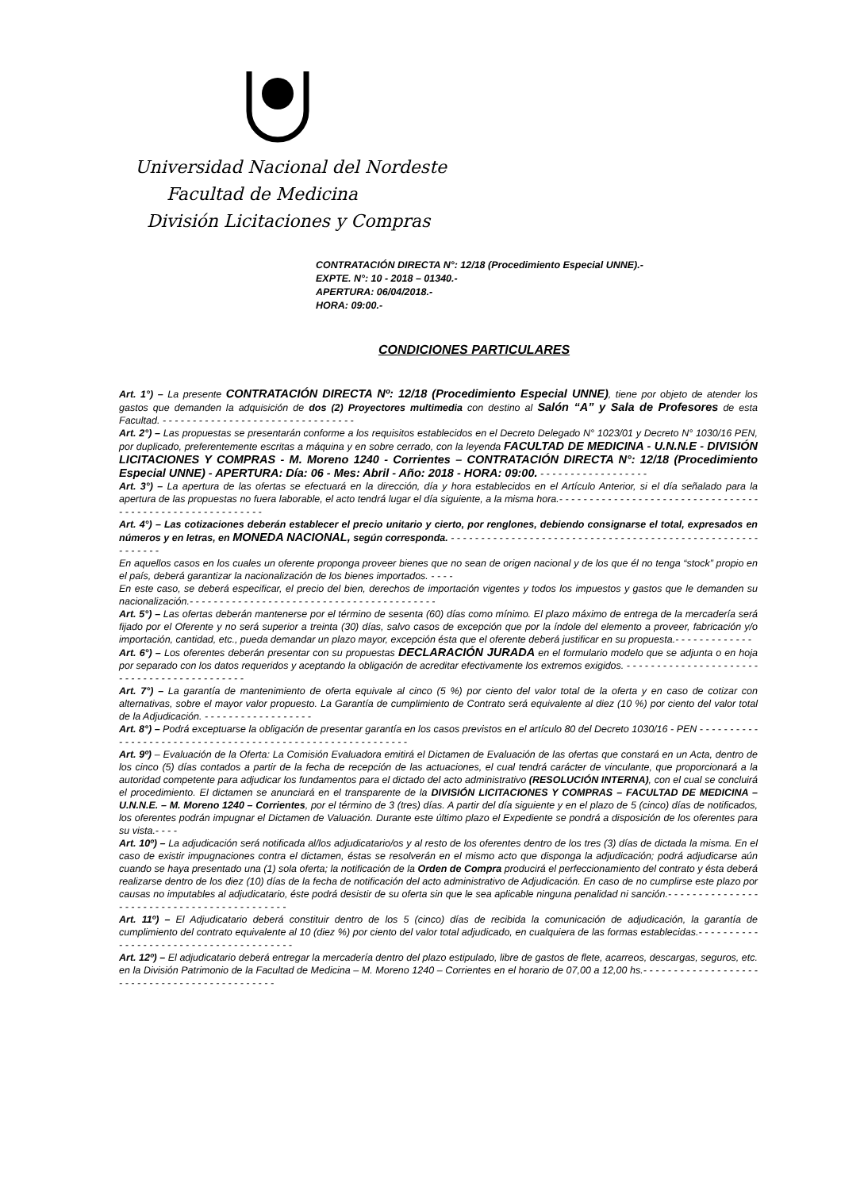Universidad Nacional del Nordeste
Facultad de Medicina
División Licitaciones y Compras
CONTRATACIÓN DIRECTA N°: 12/18 (Procedimiento Especial UNNE).-
EXPTE. N°: 10 - 2018 – 01340.-
APERTURA: 06/04/2018.-
HORA: 09:00.-
CONDICIONES PARTICULARES
Art. 1°) – La presente CONTRATACIÓN DIRECTA Nº: 12/18 (Procedimiento Especial UNNE), tiene por objeto de atender los gastos que demanden la adquisición de dos (2) Proyectores multimedia con destino al Salón “A” y Sala de Profesores de esta Facultad. - - - - - - - - - - - - - - - - - - - - - - - - - - - - - - - -
Art. 2°) – Las propuestas se presentarán conforme a los requisitos establecidos en el Decreto Delegado N° 1023/01 y Decreto N° 1030/16 PEN, por duplicado, preferentemente escritas a máquina y en sobre cerrado, con la leyenda FACULTAD DE MEDICINA - U.N.N.E - DIVISIÓN LICITACIONES Y COMPRAS - M. Moreno 1240 - Corrientes – CONTRATACIÓN DIRECTA N°: 12/18 (Procedimiento Especial UNNE) - APERTURA: Día: 06 - Mes: Abril - Año: 2018 - HORA: 09:00. - - - - - - - - - - - - - - - - - -
Art. 3°) – La apertura de las ofertas se efectuará en la dirección, día y hora establecidos en el Artículo Anterior, si el día señalado para la apertura de las propuestas no fuera laborable, el acto tendrá lugar el día siguiente, a la misma hora.- - - - - - - - - - - - - - - - - - - - - - - - - - - - - - - - - - - - - - - - - - - - - - - - - - - - - - - - -
Art. 4°) – Las cotizaciones deberán establecer el precio unitario y cierto, por renglones, debiendo consignarse el total, expresados en números y en letras, en MONEDA NACIONAL, según corresponda. - - - - - - - - - - - - - - - - - - - - - - - - - - - - - - - - - - - - - - - - - - - - - - - - - - - - - - - - - -
En aquellos casos en los cuales un oferente proponga proveer bienes que no sean de origen nacional y de los que él no tenga “stock” propio en el país, deberá garantizar la nacionalización de los bienes importados. - - - -
En este caso, se deberá especificar, el precio del bien, derechos de importación vigentes y todos los impuestos y gastos que le demanden su nacionalización.- - - - - - - - - - - - - - - - - - - - - - - - - - - - - - - - - - - - - - - - -
Art. 5°) – Las ofertas deberán mantenerse por el término de sesenta (60) días como mínimo. El plazo máximo de entrega de la mercadería será fijado por el Oferente y no será superior a treinta (30) días, salvo casos de excepción que por la índole del elemento a proveer, fabricación y/o importación, cantidad, etc., pueda demandar un plazo mayor, excepción ésta que el oferente deberá justificar en su propuesta.- - - - - - - - - - - - -
Art. 6°) – Los oferentes deberán presentar con su propuestas DECLARACIÓN JURADA en el formulario modelo que se adjunta o en hoja por separado con los datos requeridos y aceptando la obligación de acreditar efectivamente los extremos exigidos. - - - - - - - - - - - - - - - - - - - - - - - - - - - - - - - - - - - - - - - - - - -
Art. 7°) – La garantía de mantenimiento de oferta equivale al cinco (5 %) por ciento del valor total de la oferta y en caso de cotizar con alternativas, sobre el mayor valor propuesto. La Garantía de cumplimiento de Contrato será equivalente al diez (10 %) por ciento del valor total de la Adjudicación. - - - - - - - - - - - - - - - - - -
Art. 8°) – Podrá exceptuarse la obligación de presentar garantía en los casos previstos en el artículo 80 del Decreto 1030/16 - PEN - - - - - - - - - - - - - - - - - - - - - - - - - - - - - - - - - - - - - - - - - - - - - - - - - - - - - - - - - -
Art. 9º) – Evaluación de la Oferta: La Comisión Evaluadora emitirá el Dictamen de Evaluación de las ofertas que constará en un Acta, dentro de los cinco (5) días contados a partir de la fecha de recepción de las actuaciones, el cual tendrá carácter de vinculante, que proporcionará a la autoridad competente para adjudicar los fundamentos para el dictado del acto administrativo (RESOLUCIÓN INTERNA), con el cual se concluirá el procedimiento. El dictamen se anunciará en el transparente de la DIVISIÓN LICITACIONES Y COMPRAS – FACULTAD DE MEDICINA – U.N.N.E. – M. Moreno 1240 – Corrientes, por el término de 3 (tres) días. A partir del día siguiente y en el plazo de 5 (cinco) días de notificados, los oferentes podrán impugnar el Dictamen de Valuación. Durante este último plazo el Expediente se pondrá a disposición de los oferentes para su vista.- - - -
Art. 10º) – La adjudicación será notificada al/los adjudicatario/os y al resto de los oferentes dentro de los tres (3) días de dictada la misma. En el caso de existir impugnaciones contra el dictamen, éstas se resolverán en el mismo acto que disponga la adjudicación; podrá adjudicarse aún cuando se haya presentado una (1) sola oferta; la notificación de la Orden de Compra producirá el perfeccionamiento del contrato y ésta deberá realizarse dentro de los diez (10) días de la fecha de notificación del acto administrativo de Adjudicación. En caso de no cumplirse este plazo por causas no imputables al adjudicatario, éste podrá desistir de su oferta sin que le sea aplicable ninguna penalidad ni sanción.- - - - - - - - - - - - - - - - - - - - - - - - - - - - - - - - - - - - - - - - - - -
Art. 11º) – El Adjudicatario deberá constituir dentro de los 5 (cinco) días de recibida la comunicación de adjudicación, la garantía de cumplimiento del contrato equivalente al 10 (diez %) por ciento del valor total adjudicado, en cualquiera de las formas establecidas.- - - - - - - - - - - - - - - - - - - - - - - - - - - - - - - - - - - - - - -
Art. 12º) – El adjudicatario deberá entregar la mercadería dentro del plazo estipulado, libre de gastos de flete, acarreos, descargas, seguros, etc. en la División Patrimonio de la Facultad de Medicina – M. Moreno 1240 – Corrientes en el horario de 07,00 a 12,00 hs.- - - - - - - - - - - - - - - - - - - - - - - - - - - - - - - - - - - - - - - - - - - - -